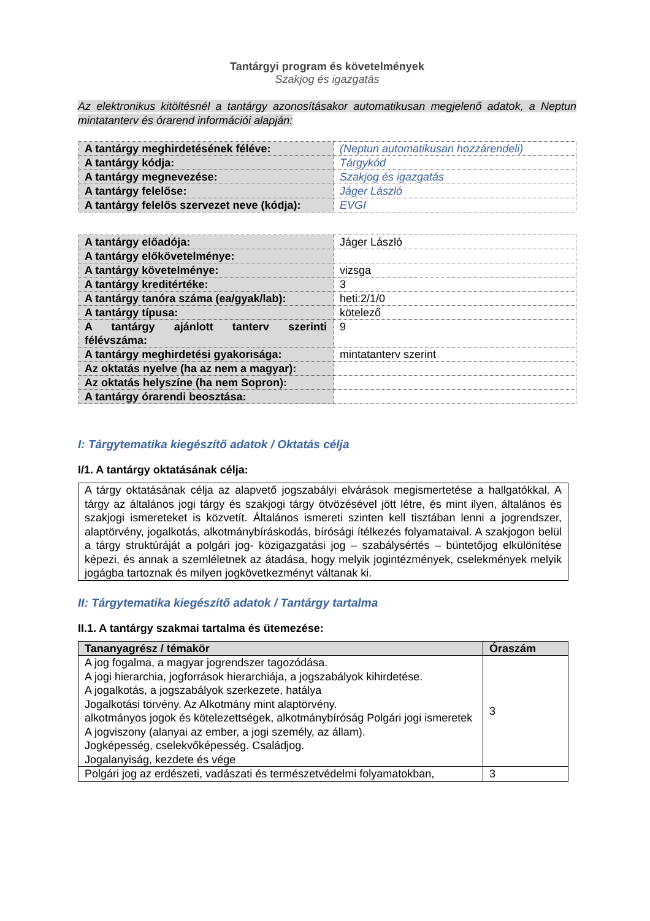Tantárgyi program és követelmények
Szakjog és igazgatás
Az elektronikus kitöltésnél a tantárgy azonosításakor automatikusan megjelenő adatok, a Neptun mintatanterv és órarend információi alapján:
| A tantárgy meghirdetésének féléve: | (Neptun automatikusan hozzárendeli) |
| A tantárgy kódja: | Tárgykód |
| A tantárgy megnevezése: | Szakjog és igazgatás |
| A tantárgy felelőse: | Jáger László |
| A tantárgy felelős szervezet neve (kódja): | EVGI |
| A tantárgy előadója: | Jáger László |
| A tantárgy előkövetelménye: | |
| A tantárgy követelménye: | vizsga |
| A tantárgy kreditértéke: | 3 |
| A tantárgy tanóra száma (ea/gyak/lab): | heti:2/1/0 |
| A tantárgy típusa: | kötelező |
| A tantárgy ajánlott tanterv szerinti félévszáma: | 9 |
| A tantárgy meghirdetési gyakorisága: | mintatanterv szerint |
| Az oktatás nyelve (ha az nem a magyar): | |
| Az oktatás helyszíne (ha nem Sopron): | |
| A tantárgy órarendi beosztása: | |
I: Tárgytematika kiegészítő adatok / Oktatás célja
I/1. A tantárgy oktatásának célja:
A tárgy oktatásának célja az alapvető jogszabályi elvárások megismertetése a hallgatókkal. A tárgy az általános jogi tárgy és szakjogi tárgy ötvözésével jött létre, és mint ilyen, általános és szakjogi ismereteket is közvetít. Általános ismereti szinten kell tisztában lenni a jogrendszer, alaptörvény, jogalkotás, alkotmánybíráskodás, bírósági ítélkezés folyamataival. A szakjogon belül a tárgy struktúráját a polgári jog- közigazgatási jog – szabálysértés – büntetőjog elkülönítése képezi, és annak a szemléletnek az átadása, hogy melyik jogintézmények, cselekmények melyik jogágba tartoznak és milyen jogkövetkezményt váltanak ki.
II: Tárgytematika kiegészítő adatok / Tantárgy tartalma
II.1. A tantárgy szakmai tartalma és ütemezése:
| Tananyagrész / témakör | Óraszám |
| --- | --- |
| A jog fogalma, a magyar jogrendszer tagozódása. A jogi hierarchia, jogforrások hierarchiája, a jogszabályok kihirdetése. A jogalkotás, a jogszabályok szerkezete, hatálya Jogalkotási törvény. Az Alkotmány mint alaptörvény. alkotmányos jogok és kötelezettségek, alkotmánybíróság Polgári jogi ismeretek A jogviszony (alanyai az ember, a jogi személy, az állam). Jogképesség, cselekvőképesség. Családjog. Jogalanyiság, kezdete és vége | 3 |
| Polgári jog az erdészeti, vadászati és természetvédelmi folyamatokban, | 3 |